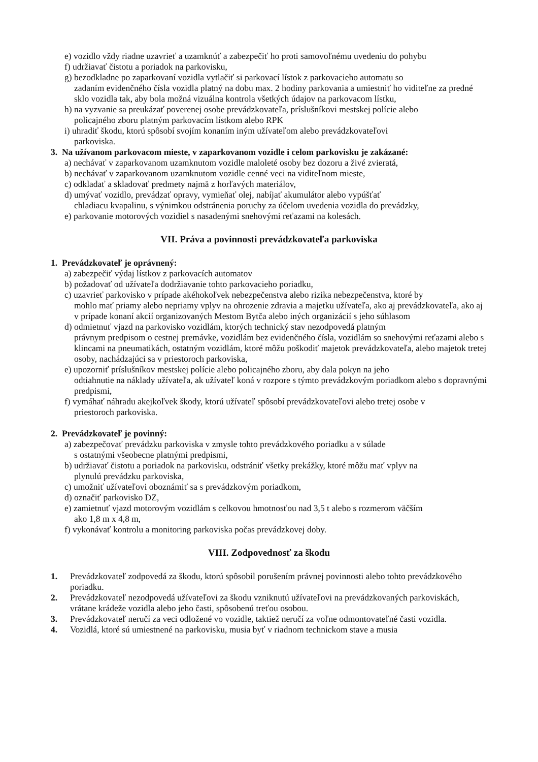e) vozidlo vždy riadne uzavrieť a uzamknúť a zabezpečiť ho proti samovoľnému uvedeniu do pohybu
f) udržiavať čistotu a poriadok na parkovisku,
g) bezodkladne po zaparkovaní vozidla vytlačiť si parkovací lístok z parkovacieho automatu so
zadaním evidenčného čísla vozidla platný na dobu max. 2 hodiny parkovania a umiestniť ho viditeľne za predné sklo vozidla tak, aby bola možná vizuálna kontrola všetkých údajov na parkovacom lístku,
h) na vyzvanie sa preukázať poverenej osobe prevádzkovateľa, príslušníkovi mestskej polície alebo
policajného zboru platným parkovacím lístkom alebo RPK
i) uhradiť škodu, ktorú spôsobí svojím konaním iným užívateľom alebo prevádzkovateľovi
parkoviska.
3. Na užívanom parkovacom mieste, v zaparkovanom vozidle i celom parkovisku je zakázané:
a) nechávať v zaparkovanom uzamknutom vozidle maloleté osoby bez dozoru a živé zvieratá,
b) nechávať v zaparkovanom uzamknutom vozidle cenné veci na viditeľnom mieste,
c) odkladať a skladovať predmety najmä z horľavých materiálov,
d) umývať vozidlo, prevádzať opravy, vymieňať olej, nabíjať akumulátor alebo vypúšťať
chladiacu kvapalinu, s výnimkou odstránenia poruchy za účelom uvedenia vozidla do prevádzky,
e) parkovanie motorových vozidiel s nasadenými snehovými reťazami na kolesách.
VII. Práva a povinnosti prevádzkovateľa parkoviska
1. Prevádzkovateľ je oprávnený:
a) zabezpečiť výdaj lístkov z parkovacích automatov
b) požadovať od užívateľa dodržiavanie tohto parkovacieho poriadku,
c) uzavrieť parkovisko v prípade akéhokoľvek nebezpečenstva alebo rizika nebezpečenstva, ktoré by
mohlo mať priamy alebo nepriamy vplyv na ohrozenie zdravia a majetku užívateľa, ako aj prevádzkovateľa, ako aj v prípade konaní akcií organizovaných Mestom Bytča alebo iných organizácií s jeho súhlasom
d) odmietnuť vjazd na parkovisko vozidlám, ktorých technický stav nezodpovedá platným
právnym predpisom o cestnej premávke, vozidlám bez evidenčného čísla, vozidlám so snehovými reťazami alebo s klincami na pneumatikách, ostatným vozidlám, ktoré môžu poškodiť majetok prevádzkovateľa, alebo majetok tretej osoby, nachádzajúci sa v priestoroch parkoviska,
e) upozorniť príslušníkov mestskej polície alebo policajného zboru, aby dala pokyn na jeho
odtiahnutie na náklady užívateľa, ak užívateľ koná v rozpore s týmto prevádzkovým poriadkom alebo s dopravnými predpismi,
f) vymáhať náhradu akejkoľvek škody, ktorú užívateľ spôsobí prevádzkovateľovi alebo tretej osobe v
priestoroch parkoviska.
2. Prevádzkovateľ je povinný:
a) zabezpečovať prevádzku parkoviska v zmysle tohto prevádzkového poriadku a v súlade
s ostatnými všeobecne platnými predpismi,
b) udržiavať čistotu a poriadok na parkovisku, odstrániť všetky prekážky, ktoré môžu mať vplyv na
plynulú prevádzku parkoviska,
c) umožniť užívateľovi oboznámiť sa s prevádzkovým poriadkom,
d) označiť parkovisko DZ,
e) zamietnuť vjazd motorovým vozidlám s celkovou hmotnosťou nad 3,5 t alebo s rozmerom väčším
ako 1,8 m x 4,8 m,
f) vykonávať kontrolu a monitoring parkoviska počas prevádzkovej doby.
VIII. Zodpovednosť za škodu
1. Prevádzkovateľ zodpovedá za škodu, ktorú spôsobil porušením právnej povinnosti alebo tohto prevádzkového poriadku.
2. Prevádzkovateľ nezodpovedá užívateľovi za škodu vzniknutú užívateľovi na prevádzkovaných parkoviskách, vrátane krádeže vozidla alebo jeho časti, spôsobenú treťou osobou.
3. Prevádzkovateľ neručí za veci odložené vo vozidle, taktiež neručí za voľne odmontovateľné časti vozidla.
4. Vozidlá, ktoré sú umiestnené na parkovisku, musia byť v riadnom technickom stave a musia